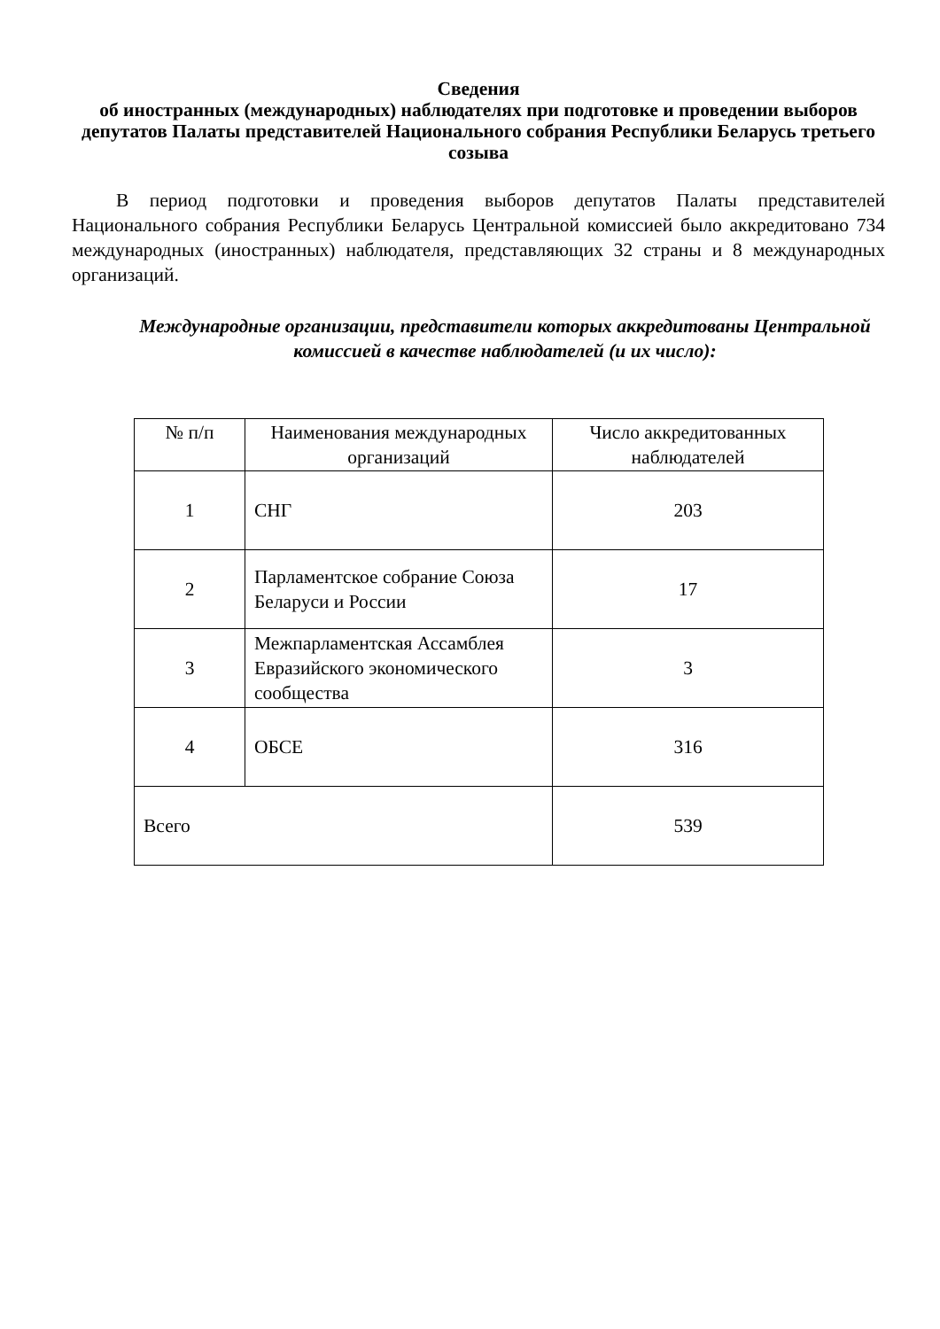Сведения
об иностранных (международных) наблюдателях при подготовке и проведении выборов депутатов Палаты представителей Национального собрания Республики Беларусь третьего созыва
В период подготовки и проведения выборов депутатов Палаты представителей Национального собрания Республики Беларусь Центральной комиссией было аккредитовано 734 международных (иностранных) наблюдателя, представляющих 32 страны и 8 международных организаций.
Международные организации, представители которых аккредитованы Центральной комиссией в качестве наблюдателей (и их число):
| № п/п | Наименования международных организаций | Число аккредитованных наблюдателей |
| --- | --- | --- |
| 1 | СНГ | 203 |
| 2 | Парламентское собрание Союза Беларуси и России | 17 |
| 3 | Межпарламентская Ассамблея Евразийского экономического сообщества | 3 |
| 4 | ОБСЕ | 316 |
| Всего | | 539 |